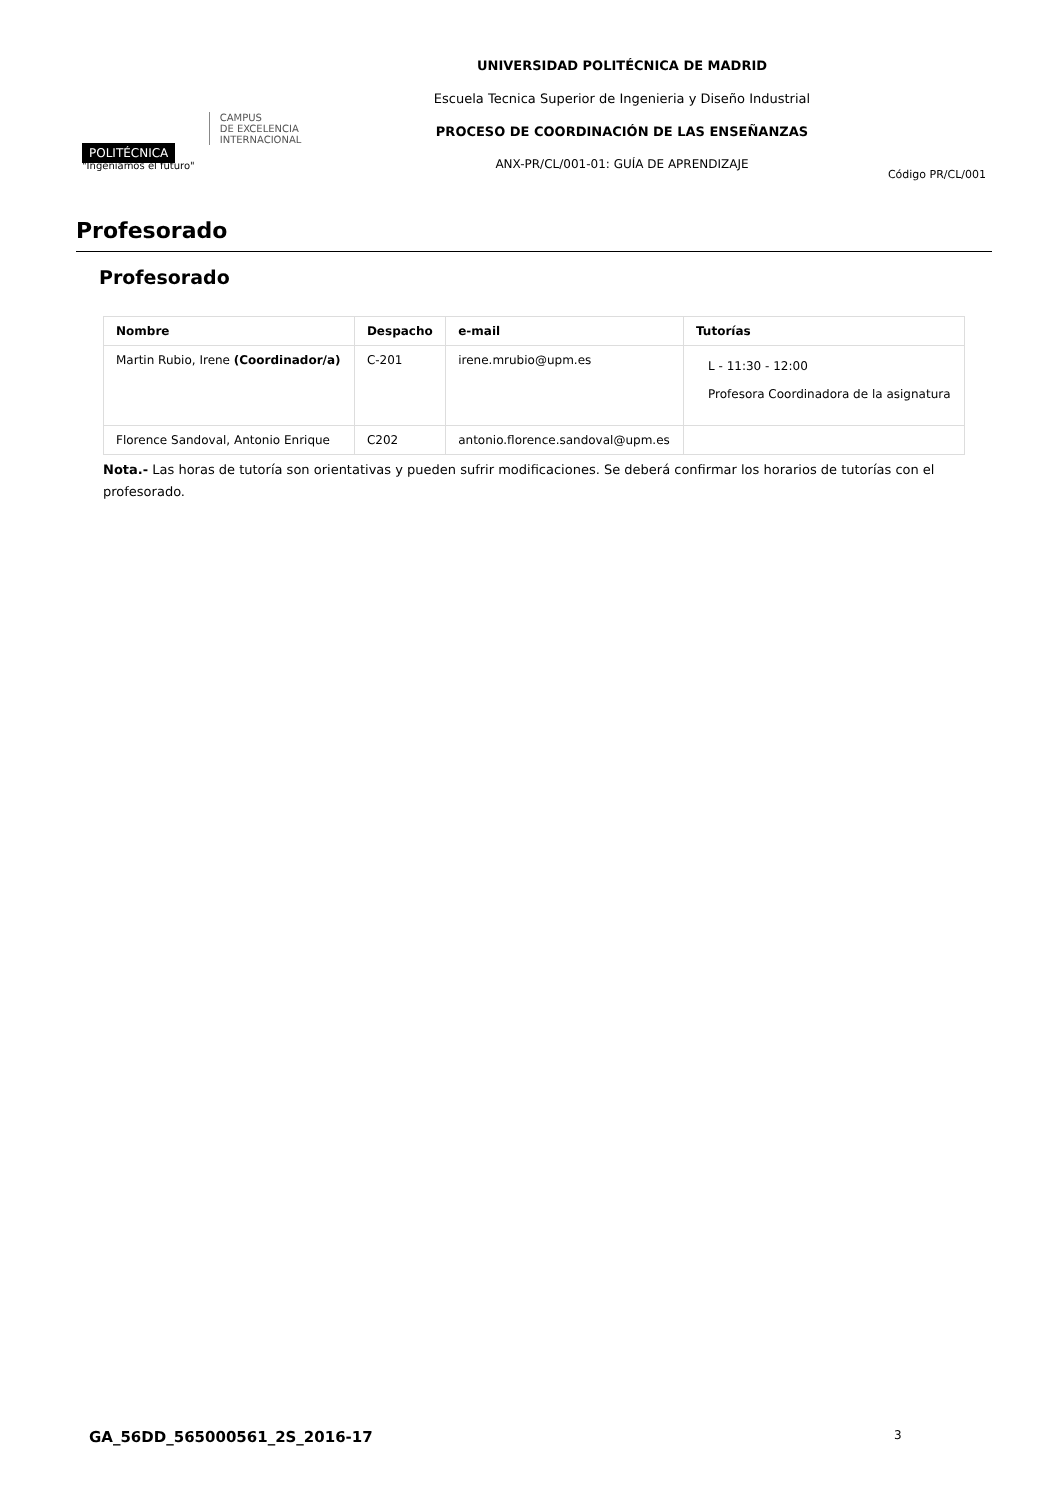POLITÉCNICA
"Ingeniamos el futuro"
CAMPUS
DE EXCELENCIA
INTERNACIONAL
UNIVERSIDAD POLITÉCNICA DE MADRID
Escuela Tecnica Superior de Ingenieria y Diseño Industrial
PROCESO DE COORDINACIÓN DE LAS ENSEÑANZAS
ANX-PR/CL/001-01: GUÍA DE APRENDIZAJE
Código PR/CL/001
Profesorado
Profesorado
| Nombre | Despacho | e-mail | Tutorías |
| --- | --- | --- | --- |
| Martin Rubio, Irene (Coordinador/a) | C-201 | irene.mrubio@upm.es | L - 11:30 - 12:00 Profesora Coordinadora de la asignatura |
| Florence Sandoval, Antonio Enrique | C202 | antonio.florence.sandoval@upm.es | |
Nota.- Las horas de tutoría son orientativas y pueden sufrir modificaciones. Se deberá confirmar los horarios de tutorías con el profesorado.
GA_56DD_565000561_2S_2016-17 3